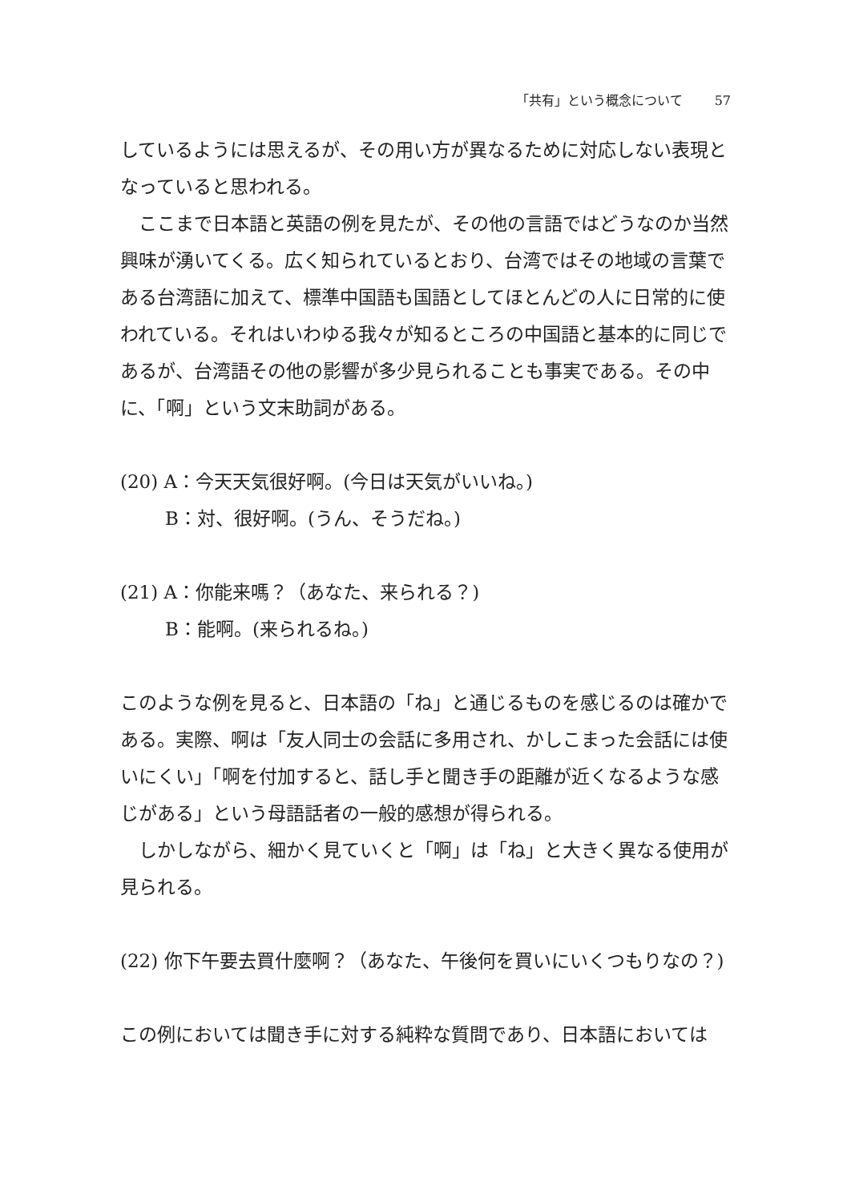「共有」という概念について 57
しているようには思えるが、その用い方が異なるために対応しない表現となっていると思われる。
ここまで日本語と英語の例を見たが、その他の言語ではどうなのか当然興味が湧いてくる。広く知られているとおり、台湾ではその地域の言葉である台湾語に加えて、標準中国語も国語としてほとんどの人に日常的に使われている。それはいわゆる我々が知るところの中国語と基本的に同じであるが、台湾語その他の影響が多少見られることも事実である。その中に、「啊」という文末助詞がある。
(20) A：今天天気很好啊。(今日は天気がいいね。)
B：対、很好啊。(うん、そうだね。)
(21) A：你能来嗎？（あなた、来られる？)
B：能啊。(来られるね。)
このような例を見ると、日本語の「ね」と通じるものを感じるのは確かである。実際、啊は「友人同士の会話に多用され、かしこまった会話には使いにくい」「啊を付加すると、話し手と聞き手の距離が近くなるような感じがある」という母語話者の一般的感想が得られる。
しかしながら、細かく見ていくと「啊」は「ね」と大きく異なる使用が見られる。
(22) 你下午要去買什麼啊？（あなた、午後何を買いにいくつもりなの？)
この例においては聞き手に対する純粋な質問であり、日本語においては